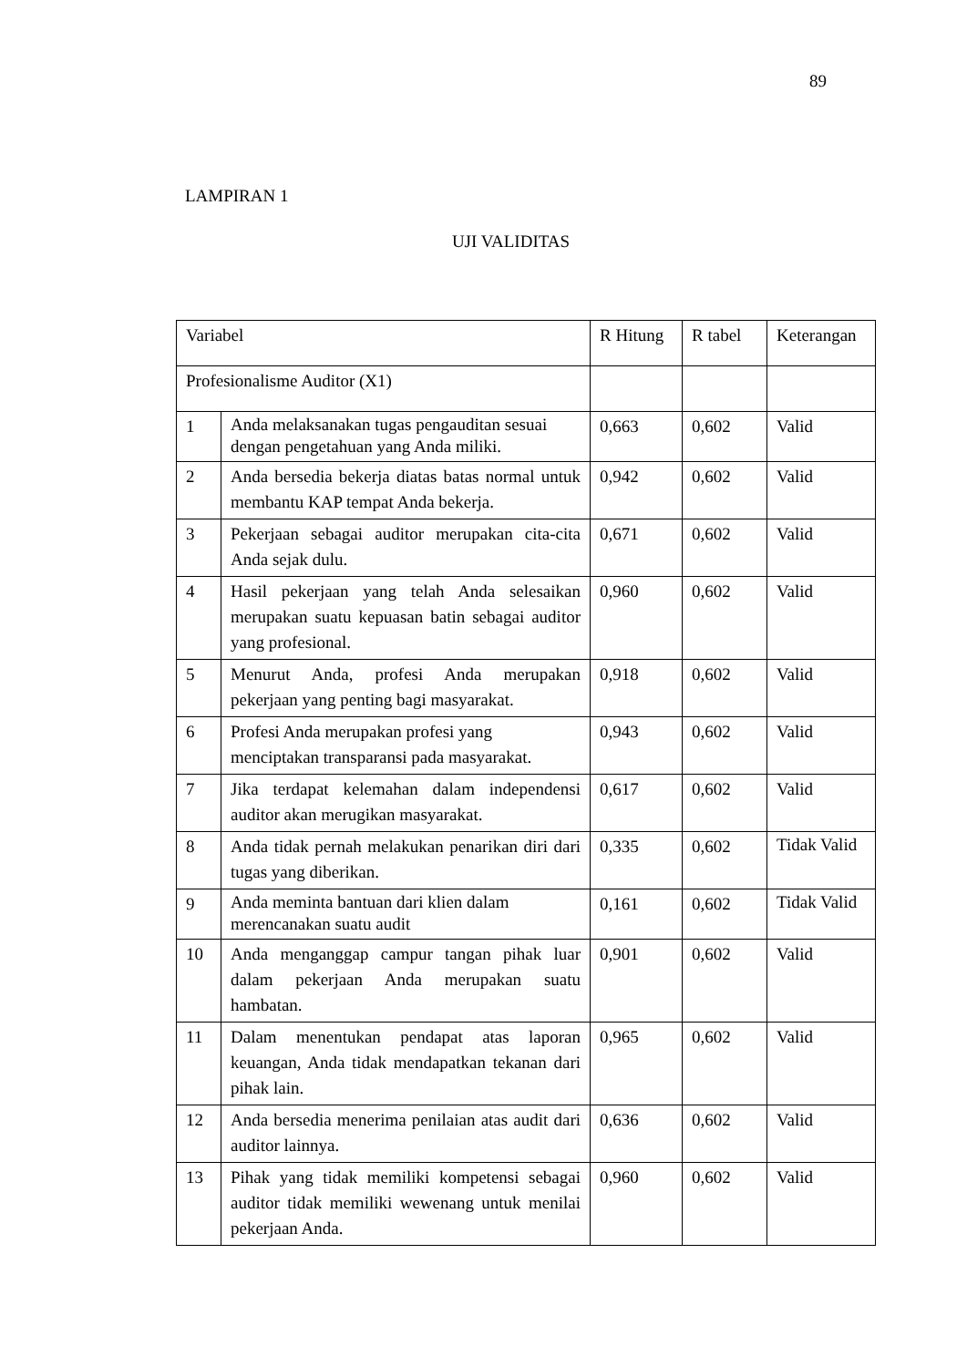89
LAMPIRAN 1
UJI VALIDITAS
| Variabel | | R Hitung | R tabel | Keterangan |
| Profesionalisme Auditor (X1) | | | | |
| 1 | Anda melaksanakan tugas pengauditan sesuai dengan pengetahuan yang Anda miliki. | 0,663 | 0,602 | Valid |
| 2 | Anda bersedia bekerja diatas batas normal untuk membantu KAP tempat Anda bekerja. | 0,942 | 0,602 | Valid |
| 3 | Pekerjaan sebagai auditor merupakan cita-cita Anda sejak dulu. | 0,671 | 0,602 | Valid |
| 4 | Hasil pekerjaan yang telah Anda selesaikan merupakan suatu kepuasan batin sebagai auditor yang profesional. | 0,960 | 0,602 | Valid |
| 5 | Menurut Anda, profesi Anda merupakan pekerjaan yang penting bagi masyarakat. | 0,918 | 0,602 | Valid |
| 6 | Profesi Anda merupakan profesi yang menciptakan transparansi pada masyarakat. | 0,943 | 0,602 | Valid |
| 7 | Jika terdapat kelemahan dalam independensi auditor akan merugikan masyarakat. | 0,617 | 0,602 | Valid |
| 8 | Anda tidak pernah melakukan penarikan diri dari tugas yang diberikan. | 0,335 | 0,602 | Tidak Valid |
| 9 | Anda meminta bantuan dari klien dalam merencanakan suatu audit | 0,161 | 0,602 | Tidak Valid |
| 10 | Anda menganggap campur tangan pihak luar dalam pekerjaan Anda merupakan suatu hambatan. | 0,901 | 0,602 | Valid |
| 11 | Dalam menentukan pendapat atas laporan keuangan, Anda tidak mendapatkan tekanan dari pihak lain. | 0,965 | 0,602 | Valid |
| 12 | Anda bersedia menerima penilaian atas audit dari auditor lainnya. | 0,636 | 0,602 | Valid |
| 13 | Pihak yang tidak memiliki kompetensi sebagai auditor tidak memiliki wewenang untuk menilai pekerjaan Anda. | 0,960 | 0,602 | Valid |